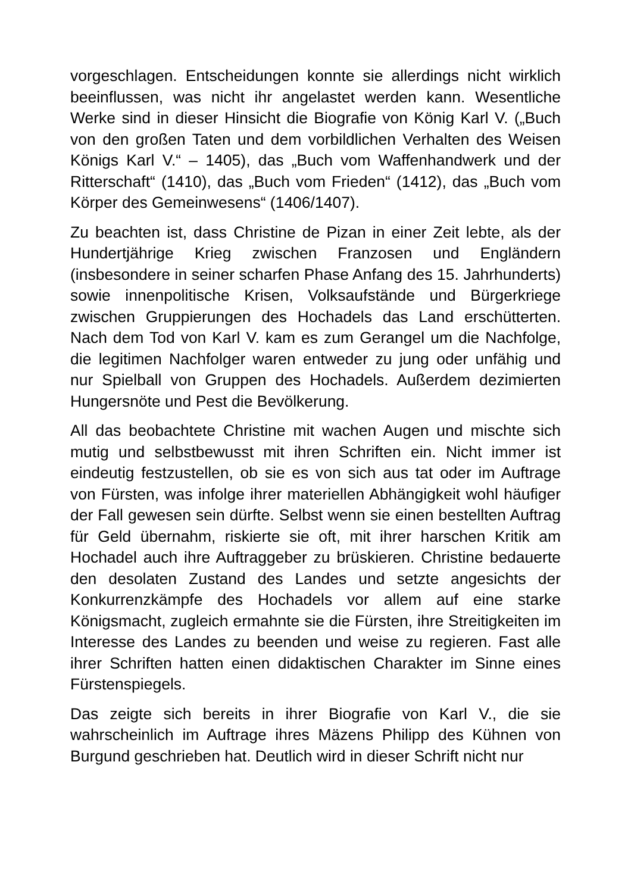vorgeschlagen. Entscheidungen konnte sie allerdings nicht wirklich beeinflussen, was nicht ihr angelastet werden kann. Wesentliche Werke sind in dieser Hinsicht die Biografie von König Karl V. („Buch von den großen Taten und dem vorbildlichen Verhalten des Weisen Königs Karl V.“ – 1405), das „Buch vom Waffenhandwerk und der Ritterschaft“ (1410), das „Buch vom Frieden“ (1412), das „Buch vom Körper des Gemeinwesens“ (1406/1407).
Zu beachten ist, dass Christine de Pizan in einer Zeit lebte, als der Hundertjährige Krieg zwischen Franzosen und Engländern (insbesondere in seiner scharfen Phase Anfang des 15. Jahrhunderts) sowie innenpolitische Krisen, Volksaufstände und Bürgerkriege zwischen Gruppierungen des Hochadels das Land erschütterten. Nach dem Tod von Karl V. kam es zum Gerangel um die Nachfolge, die legitimen Nachfolger waren entweder zu jung oder unfähig und nur Spielball von Gruppen des Hochadels. Außerdem dezimierten Hungersnöte und Pest die Bevölkerung.
All das beobachtete Christine mit wachen Augen und mischte sich mutig und selbstbewusst mit ihren Schriften ein. Nicht immer ist eindeutig festzustellen, ob sie es von sich aus tat oder im Auftrage von Fürsten, was infolge ihrer materiellen Abhängigkeit wohl häufiger der Fall gewesen sein dürfte. Selbst wenn sie einen bestellten Auftrag für Geld übernahm, riskierte sie oft, mit ihrer harschen Kritik am Hochadel auch ihre Auftraggeber zu brüskieren. Christine bedauerte den desolaten Zustand des Landes und setzte angesichts der Konkurrenzkämpfe des Hochadels vor allem auf eine starke Königsmacht, zugleich ermahnte sie die Fürsten, ihre Streitigkeiten im Interesse des Landes zu beenden und weise zu regieren. Fast alle ihrer Schriften hatten einen didaktischen Charakter im Sinne eines Fürstenspiegels.
Das zeigte sich bereits in ihrer Biografie von Karl V., die sie wahrscheinlich im Auftrage ihres Mäzens Philipp des Kühnen von Burgund geschrieben hat. Deutlich wird in dieser Schrift nicht nur